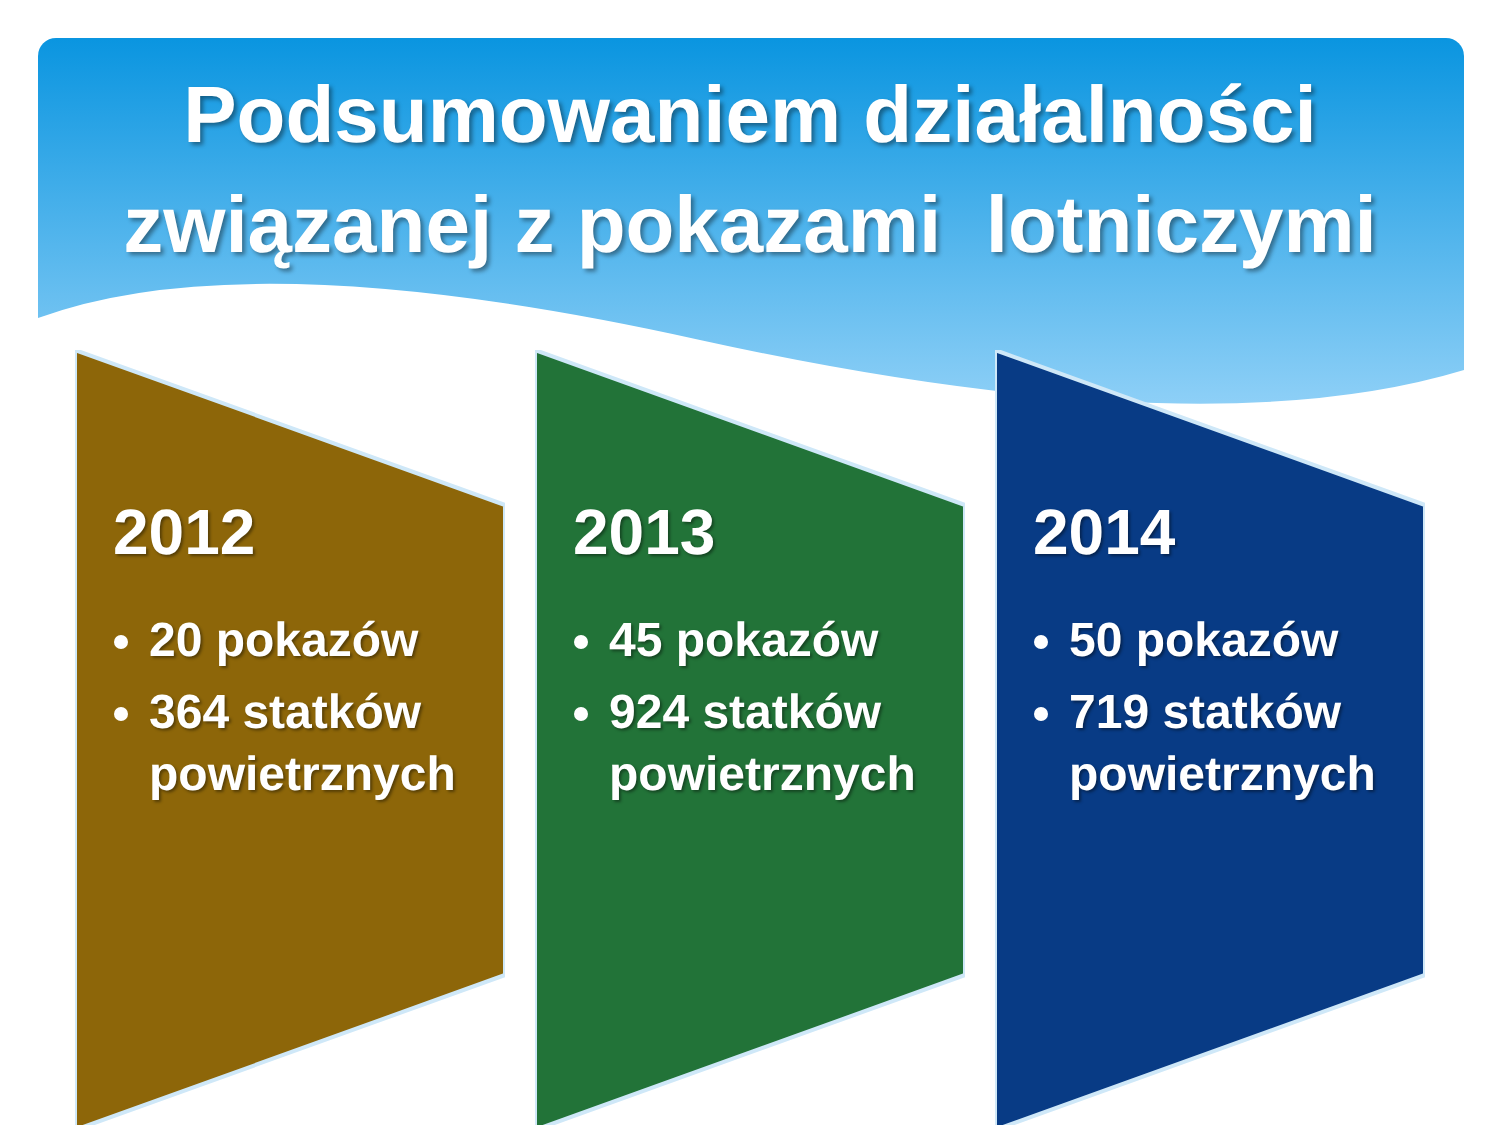Podsumowaniem działalności
związanej z pokazami lotniczymi
2012
20 pokazów
364 statków powietrznych
2013
45 pokazów
924 statków powietrznych
2014
50 pokazów
719 statków powietrznych